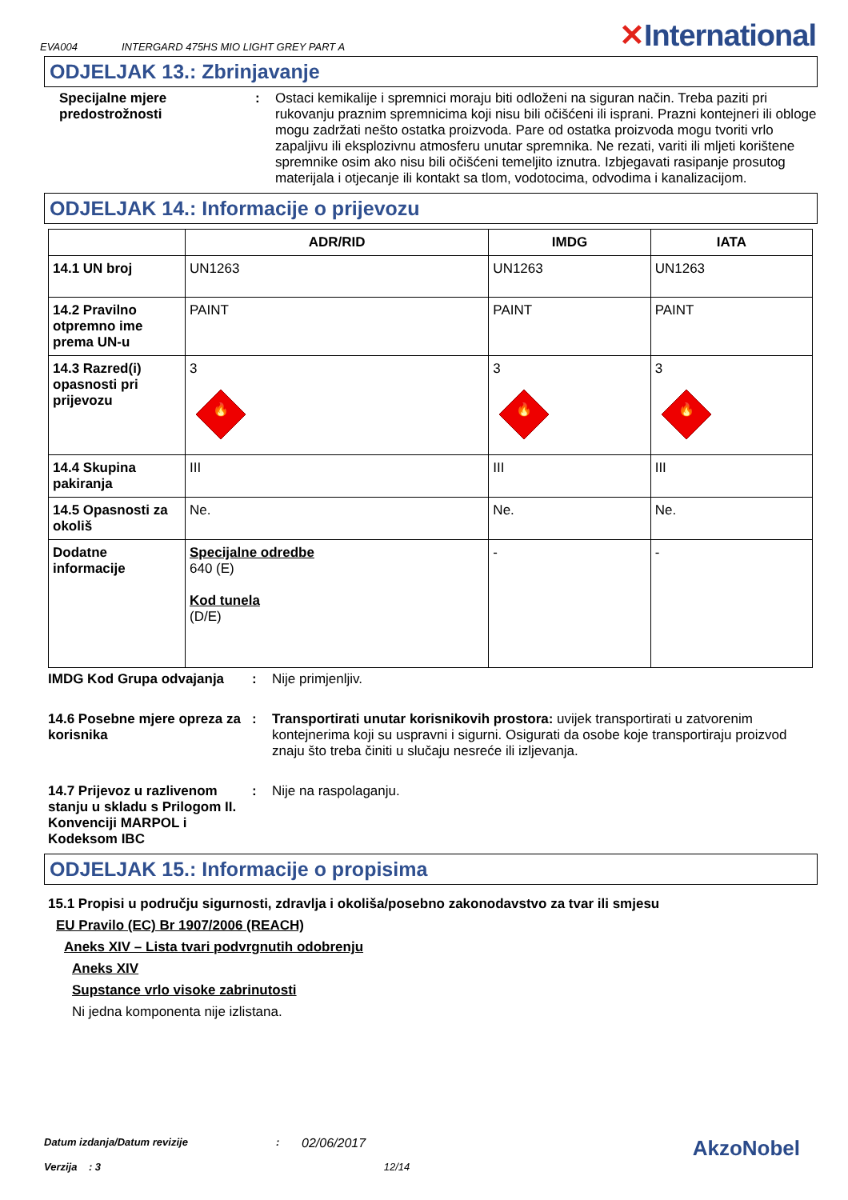EVA004 INTERGARD 475HS MIO LIGHT GREY PART A ✕International
ODJELJAK 13.: Zbrinjavanje
Specijalne mjere predostrožnosti
: Ostaci kemikalije i spremnici moraju biti odloženi na siguran način. Treba paziti pri rukovanju praznim spremnicima koji nisu bili očišćeni ili isprani. Prazni kontejneri ili obloge mogu zadržati nešto ostatka proizvoda. Pare od ostatka proizvoda mogu tvoriti vrlo zapaljivu ili eksplozivnu atmosferu unutar spremnika. Ne rezati, variti ili mljeti korištene spremnike osim ako nisu bili očišćeni temeljito iznutra. Izbjegavati rasipanje prosutog materijala i otjecanje ili kontakt sa tlom, vodotocima, odvodima i kanalizacijom.
ODJELJAK 14.: Informacije o prijevozu
| | ADR/RID | IMDG | IATA |
| --- | --- | --- | --- |
| 14.1 UN broj | UN1263 | UN1263 | UN1263 |
| 14.2 Pravilno otpremno ime prema UN-u | PAINT | PAINT | PAINT |
| 14.3 Razred(i) opasnosti pri prijevozu | 3 🔥 | 3 🔥 | 3 🔥 |
| 14.4 Skupina pakiranja | III | III | III |
| 14.5 Opasnosti za okoliš | Ne. | Ne. | Ne. |
| Dodatne informacije | Specijalne odredbe 640 (E) Kod tunela (D/E) | - | - |
IMDG Kod Grupa odvajanja : Nije primjenljiv.
14.6 Posebne mjere opreza za korisnika
: Transportirati unutar korisnikovih prostora: uvijek transportirati u zatvorenim kontejnerima koji su uspravni i sigurni. Osigurati da osobe koje transportiraju proizvod znaju što treba činiti u slučaju nesreće ili izljevanja.
14.7 Prijevoz u razlivenom stanju u skladu s Prilogom II. Konvenciji MARPOL i Kodeksom IBC
: Nije na raspolaganju.
ODJELJAK 15.: Informacije o propisima
15.1 Propisi u području sigurnosti, zdravlja i okoliša/posebno zakonodavstvo za tvar ili smjesu
EU Pravilo (EC) Br 1907/2006 (REACH)
Aneks XIV – Lista tvari podvrgnutih odobrenju
Aneks XIV
Supstance vrlo visoke zabrinutosti
Ni jedna komponenta nije izlistana.
Datum izdanja/Datum revizije: 02/06/2017 AkzoNobel
Verzija : 3 12/14